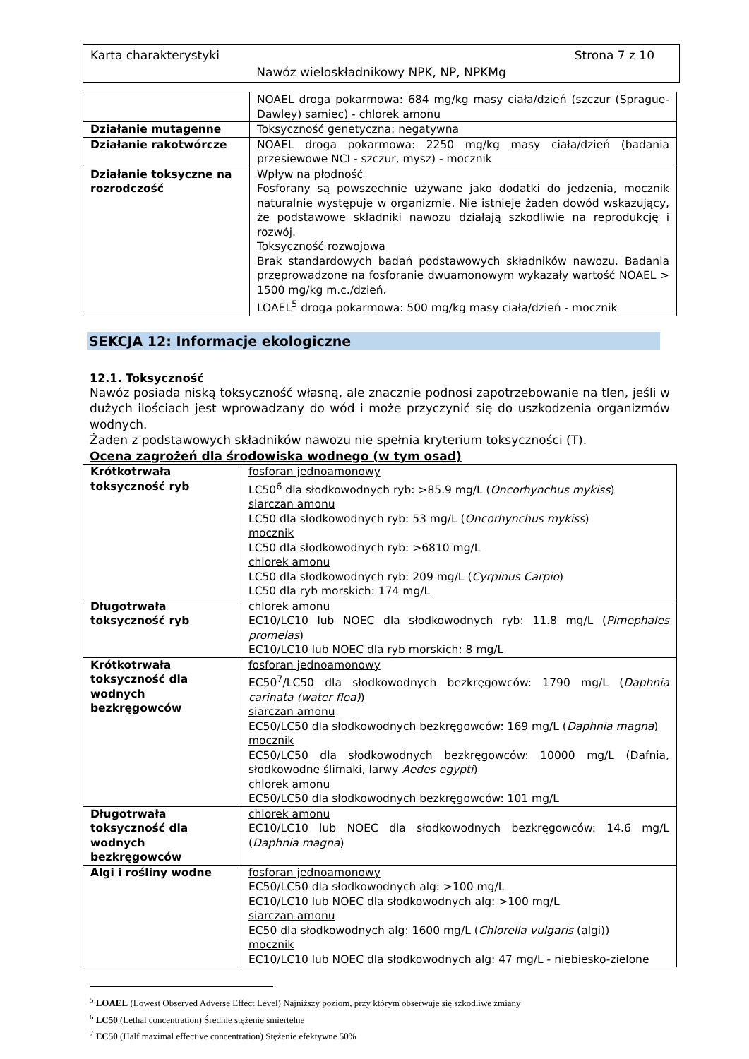Karta charakterystyki Strona 7 z 10
Nawóz wieloskładnikowy NPK, NP, NPKMg
| | NOAEL droga pokarmowa: 684 mg/kg masy ciała/dzień (szczur (Sprague-Dawley) samiec) - chlorek amonu |
| Działanie mutagenne | Toksyczność genetyczna: negatywna |
| Działanie rakotwórcze | NOAEL droga pokarmowa: 2250 mg/kg masy ciała/dzień (badania przesiewowe NCI - szczur, mysz) - mocznik |
| Działanie toksyczne na rozrodczość | Wpływ na płodność Fosforany są powszechnie używane jako dodatki do jedzenia, mocznik naturalnie występuje w organizmie. Nie istnieje żaden dowód wskazujący, że podstawowe składniki nawozu działają szkodliwie na reprodukcję i rozwój. Toksyczność rozwojowa Brak standardowych badań podstawowych składników nawozu. Badania przeprowadzone na fosforanie dwuamonowym wykazały wartość NOAEL > 1500 mg/kg m.c./dzień. LOAEL<sup>5</sup> droga pokarmowa: 500 mg/kg masy ciała/dzień - mocznik |
SEKCJA 12: Informacje ekologiczne
12.1. Toksyczność
Nawóz posiada niską toksyczność własną, ale znacznie podnosi zapotrzebowanie na tlen, jeśli w dużych ilościach jest wprowadzany do wód i może przyczynić się do uszkodzenia organizmów wodnych.
Żaden z podstawowych składników nawozu nie spełnia kryterium toksyczności (T).
Ocena zagrożeń dla środowiska wodnego (w tym osad)
| Krótkotrwała toksyczność ryb | fosforan jednoamonowy LC50<sup>6</sup> dla słodkowodnych ryb: >85.9 mg/L ( Oncorhynchus mykiss ) siarczan amonu LC50 dla słodkowodnych ryb: 53 mg/L ( Oncorhynchus mykiss ) mocznik LC50 dla słodkowodnych ryb: >6810 mg/L chlorek amonu LC50 dla słodkowodnych ryb: 209 mg/L ( Cyrpinus Carpio ) LC50 dla ryb morskich: 174 mg/L |
| Długotrwała toksyczność ryb | chlorek amonu EC10/LC10 lub NOEC dla słodkowodnych ryb: 11.8 mg/L ( Pimephales promelas ) EC10/LC10 lub NOEC dla ryb morskich: 8 mg/L |
| Krótkotrwała toksyczność dla wodnych bezkręgowców | fosforan jednoamonowy EC50<sup>7</sup>/LC50 dla słodkowodnych bezkręgowców: 1790 mg/L ( Daphnia carinata (water flea) ) siarczan amonu EC50/LC50 dla słodkowodnych bezkręgowców: 169 mg/L ( Daphnia magna ) mocznik EC50/LC50 dla słodkowodnych bezkręgowców: 10000 mg/L (Dafnia, słodkowodne ślimaki, larwy Aedes egypti ) chlorek amonu EC50/LC50 dla słodkowodnych bezkręgowców: 101 mg/L |
| Długotrwała toksyczność dla wodnych bezkręgowców | chlorek amonu EC10/LC10 lub NOEC dla słodkowodnych bezkręgowców: 14.6 mg/L ( Daphnia magna ) |
| Algi i rośliny wodne | fosforan jednoamonowy EC50/LC50 dla słodkowodnych alg: >100 mg/L EC10/LC10 lub NOEC dla słodkowodnych alg: >100 mg/L siarczan amonu EC50 dla słodkowodnych alg: 1600 mg/L ( Chlorella vulgaris (algi)) mocznik EC10/LC10 lub NOEC dla słodkowodnych alg: 47 mg/L - niebiesko-zielone |
<sup>5</sup> LOAEL (Lowest Observed Adverse Effect Level) Najniższy poziom, przy którym obserwuje się szkodliwe zmiany
<sup>6</sup> LC50 (Lethal concentration) Średnie stężenie śmiertelne
<sup>7</sup> EC50 (Half maximal effective concentration) Stężenie efektywne 50%